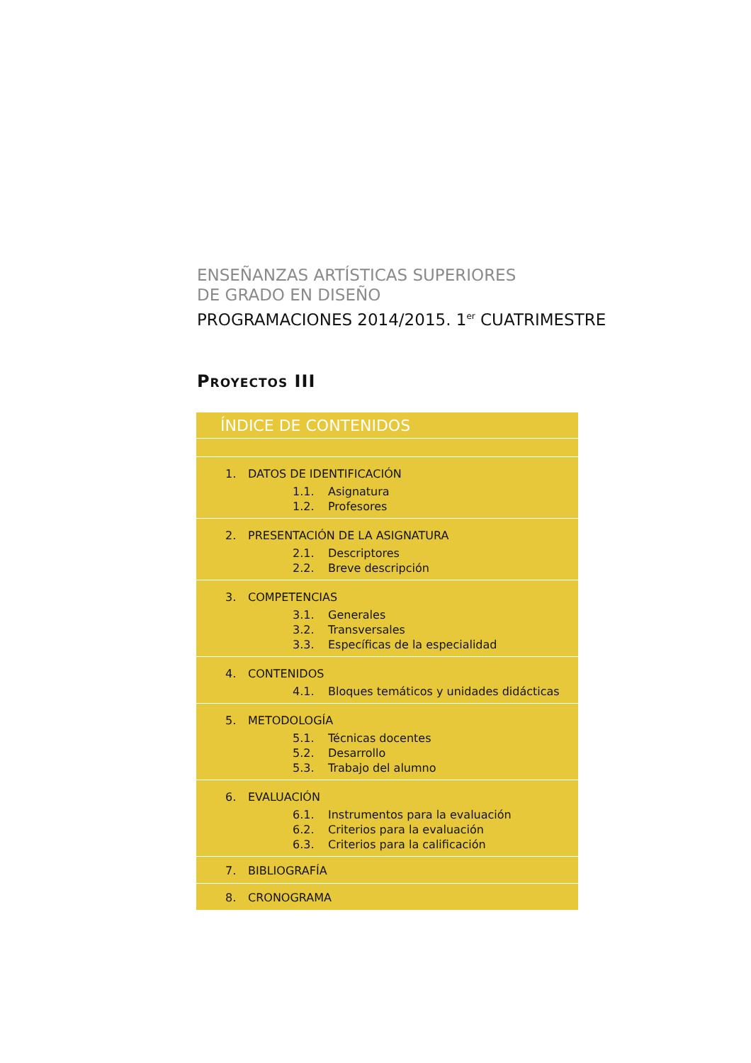ENSEÑANZAS ARTÍSTICAS SUPERIORES
DE GRADO EN DISEÑO
PROGRAMACIONES 2014/2015. 1<sup>er</sup> CUATRIMESTRE
Proyectos III
| ÍNDICE DE CONTENIDOS |
| --- |
| 1. DATOS DE IDENTIFICACIÓN 1.1. Asignatura 1.2. Profesores |
| 2. PRESENTACIÓN DE LA ASIGNATURA 2.1. Descriptores 2.2. Breve descripción |
| 3. COMPETENCIAS 3.1. Generales 3.2. Transversales 3.3. Específicas de la especialidad |
| 4. CONTENIDOS 4.1. Bloques temáticos y unidades didácticas |
| 5. METODOLOGÍA 5.1. Técnicas docentes 5.2. Desarrollo 5.3. Trabajo del alumno |
| 6. EVALUACIÓN 6.1. Instrumentos para la evaluación 6.2. Criterios para la evaluación 6.3. Criterios para la calificación |
| 7. BIBLIOGRAFÍA |
| 8. CRONOGRAMA |